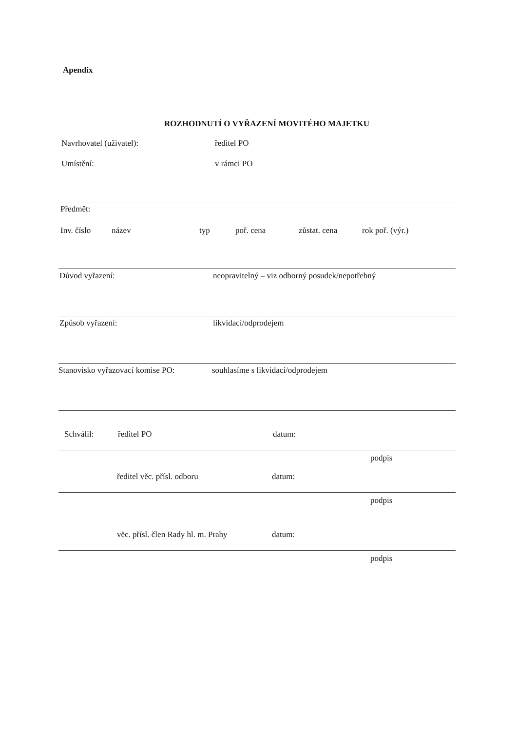Apendix
ROZHODNUTÍ O VYŘAZENÍ MOVITÉHO MAJETKU
Navrhovatel (uživatel): ředitel PO
Umístění: v rámci PO
Předmět:
Inv. číslo název typ poř. cena zůstat. cena rok poř. (výr.)
Důvod vyřazení: neopravitelný – viz odborný posudek/nepotřebný
Způsob vyřazení: likvidací/odprodejem
Stanovisko vyřazovací komise PO:
souhlasíme s likvidací/odprodejem
Schválil: ředitel PO datum:
podpis
ředitel věc. přísl. odboru datum:
podpis
věc. přísl. člen Rady hl. m. Prahy
datum:
podpis